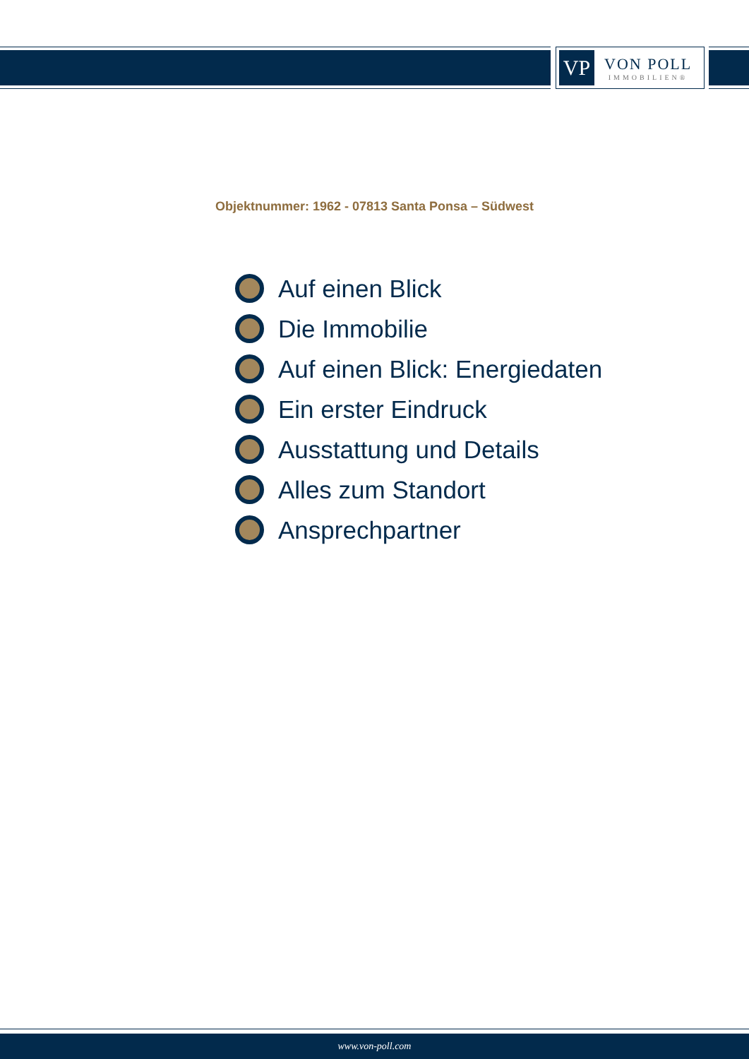VP
VON POLL
IMMOBILIEN®
Objektnummer: 1962 - 07813 Santa Ponsa – Südwest
Auf einen Blick
Die Immobilie
Auf einen Blick: Energiedaten
Ein erster Eindruck
Ausstattung und Details
Alles zum Standort
Ansprechpartner
www.von-poll.com